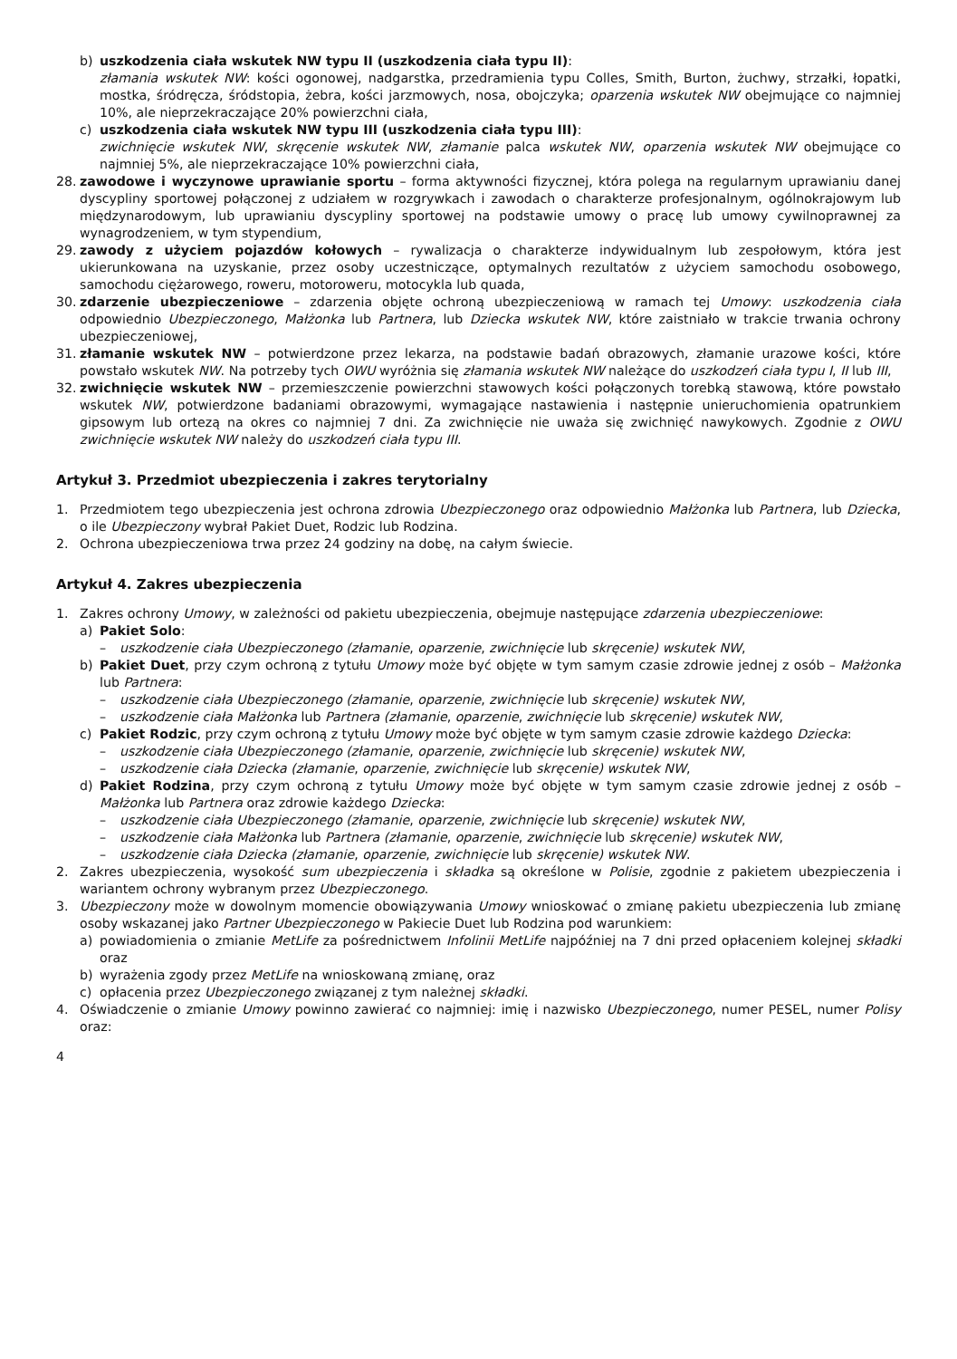b) uszkodzenia ciała wskutek NW typu II (uszkodzenia ciała typu II):
złamania wskutek NW: kości ogonowej, nadgarstka, przedramienia typu Colles, Smith, Burton, żuchwy, strzałki, łopatki, mostka, śródręcza, śródstopia, żebra, kości jarzmowych, nosa, obojczyka; oparzenia wskutek NW obejmujące co najmniej 10%, ale nieprzekraczające 20% powierzchni ciała,
c) uszkodzenia ciała wskutek NW typu III (uszkodzenia ciała typu III):
zwichnięcie wskutek NW, skręcenie wskutek NW, złamanie palca wskutek NW, oparzenia wskutek NW obejmujące co najmniej 5%, ale nieprzekraczające 10% powierzchni ciała,
28. zawodowe i wyczynowe uprawianie sportu – forma aktywności fizycznej, która polega na regularnym uprawianiu danej dyscypliny sportowej połączonej z udziałem w rozgrywkach i zawodach o charakterze profesjonalnym, ogólnokrajowym lub międzynarodowym, lub uprawianiu dyscypliny sportowej na podstawie umowy o pracę lub umowy cywilnoprawnej za wynagrodzeniem, w tym stypendium,
29. zawody z użyciem pojazdów kołowych – rywalizacja o charakterze indywidualnym lub zespołowym, która jest ukierunkowana na uzyskanie, przez osoby uczestniczące, optymalnych rezultatów z użyciem samochodu osobowego, samochodu ciężarowego, roweru, motoroweru, motocykla lub quada,
30. zdarzenie ubezpieczeniowe – zdarzenia objęte ochroną ubezpieczeniową w ramach tej Umowy: uszkodzenia ciała odpowiednio Ubezpieczonego, Małżonka lub Partnera, lub Dziecka wskutek NW, które zaistniało w trakcie trwania ochrony ubezpieczeniowej,
31. złamanie wskutek NW – potwierdzone przez lekarza, na podstawie badań obrazowych, złamanie urazowe kości, które powstało wskutek NW. Na potrzeby tych OWU wyróżnia się złamania wskutek NW należące do uszkodzeń ciała typu I, II lub III,
32. zwichnięcie wskutek NW – przemieszczenie powierzchni stawowych kości połączonych torebką stawową, które powstało wskutek NW, potwierdzone badaniami obrazowymi, wymagające nastawienia i następnie unieruchomienia opatrunkiem gipsowym lub ortezą na okres co najmniej 7 dni. Za zwichnięcie nie uważa się zwichnięć nawykowych. Zgodnie z OWU zwichnięcie wskutek NW należy do uszkodzeń ciała typu III.
Artykuł 3. Przedmiot ubezpieczenia i zakres terytorialny
1. Przedmiotem tego ubezpieczenia jest ochrona zdrowia Ubezpieczonego oraz odpowiednio Małżonka lub Partnera, lub Dziecka, o ile Ubezpieczony wybrał Pakiet Duet, Rodzic lub Rodzina.
2. Ochrona ubezpieczeniowa trwa przez 24 godziny na dobę, na całym świecie.
Artykuł 4. Zakres ubezpieczenia
1. Zakres ochrony Umowy, w zależności od pakietu ubezpieczenia, obejmuje następujące zdarzenia ubezpieczeniowe:
a) Pakiet Solo:
– uszkodzenie ciała Ubezpieczonego (złamanie, oparzenie, zwichnięcie lub skręcenie) wskutek NW,
b) Pakiet Duet, przy czym ochroną z tytułu Umowy może być objęte w tym samym czasie zdrowie jednej z osób – Małżonka lub Partnera:
– uszkodzenie ciała Ubezpieczonego (złamanie, oparzenie, zwichnięcie lub skręcenie) wskutek NW,
– uszkodzenie ciała Małżonka lub Partnera (złamanie, oparzenie, zwichnięcie lub skręcenie) wskutek NW,
c) Pakiet Rodzic, przy czym ochroną z tytułu Umowy może być objęte w tym samym czasie zdrowie każdego Dziecka:
– uszkodzenie ciała Ubezpieczonego (złamanie, oparzenie, zwichnięcie lub skręcenie) wskutek NW,
– uszkodzenie ciała Dziecka (złamanie, oparzenie, zwichnięcie lub skręcenie) wskutek NW,
d) Pakiet Rodzina, przy czym ochroną z tytułu Umowy może być objęte w tym samym czasie zdrowie jednej z osób – Małżonka lub Partnera oraz zdrowie każdego Dziecka:
– uszkodzenie ciała Ubezpieczonego (złamanie, oparzenie, zwichnięcie lub skręcenie) wskutek NW,
– uszkodzenie ciała Małżonka lub Partnera (złamanie, oparzenie, zwichnięcie lub skręcenie) wskutek NW,
– uszkodzenie ciała Dziecka (złamanie, oparzenie, zwichnięcie lub skręcenie) wskutek NW.
2. Zakres ubezpieczenia, wysokość sum ubezpieczenia i składka są określone w Polisie, zgodnie z pakietem ubezpieczenia i wariantem ochrony wybranym przez Ubezpieczonego.
3. Ubezpieczony może w dowolnym momencie obowiązywania Umowy wnioskować o zmianę pakietu ubezpieczenia lub zmianę osoby wskazanej jako Partner Ubezpieczonego w Pakiecie Duet lub Rodzina pod warunkiem:
a) powiadomienia o zmianie MetLife za pośrednictwem Infolinii MetLife najpóźniej na 7 dni przed opłaceniem kolejnej składki oraz
b) wyrażenia zgody przez MetLife na wnioskowaną zmianę, oraz
c) opłacenia przez Ubezpieczonego związanej z tym należnej składki.
4. Oświadczenie o zmianie Umowy powinno zawierać co najmniej: imię i nazwisko Ubezpieczonego, numer PESEL, numer Polisy oraz:
4